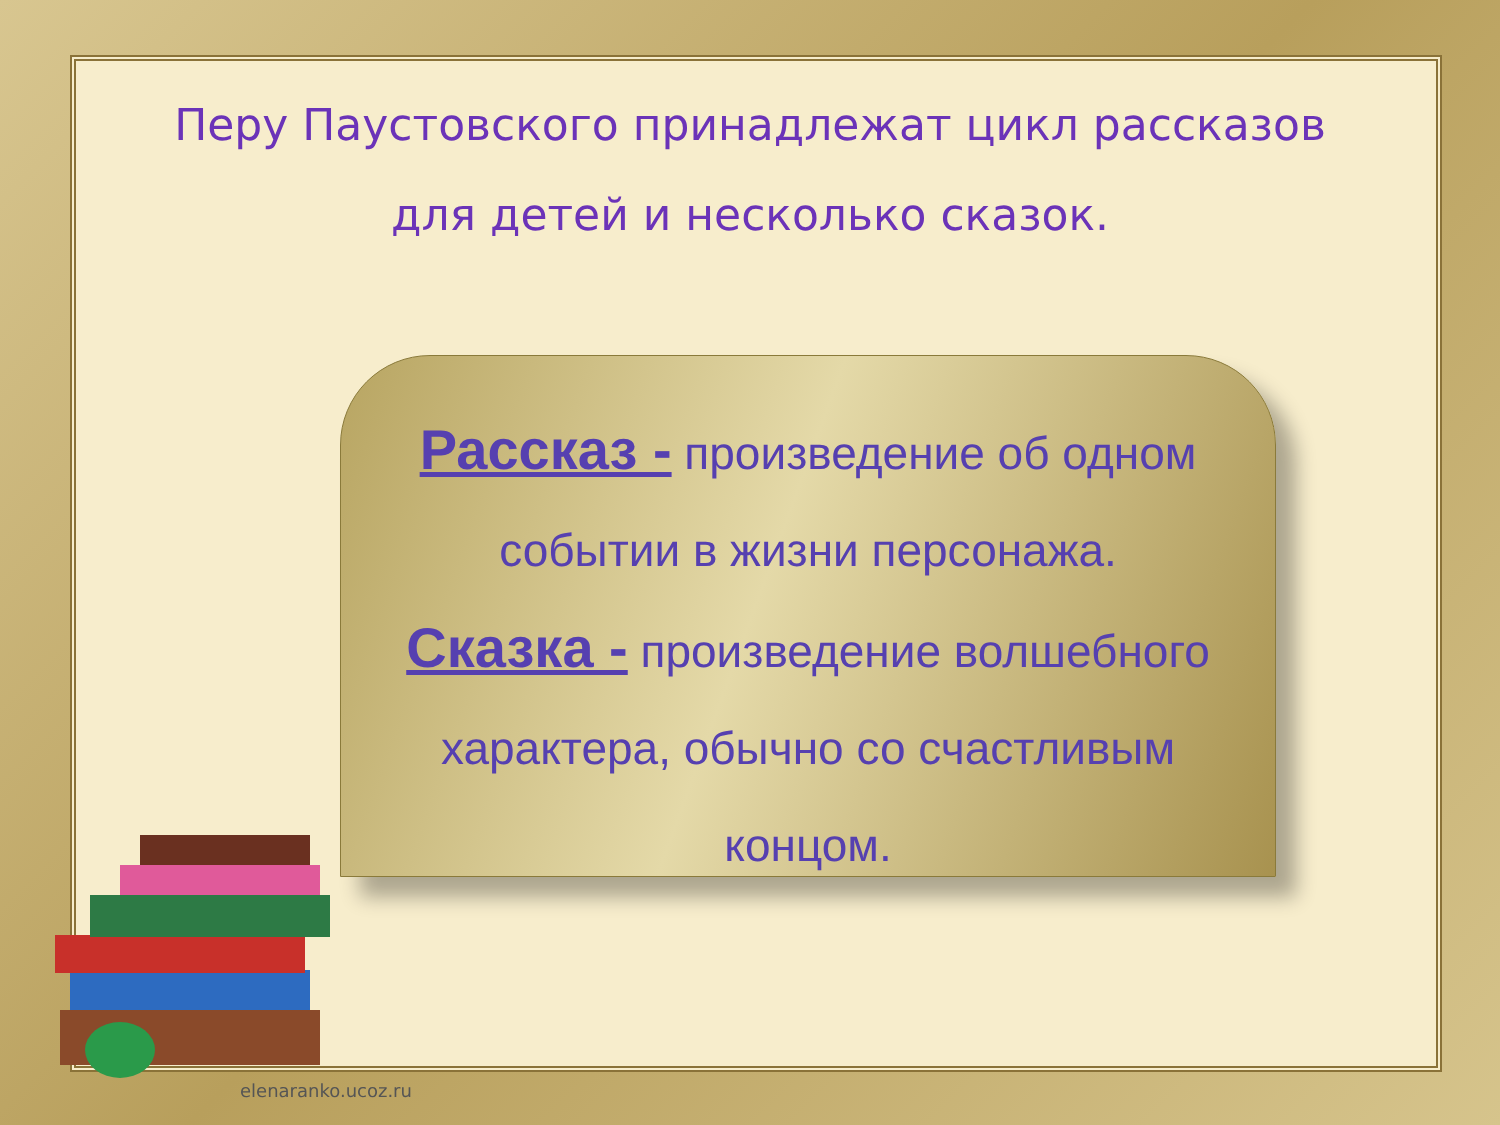Перу Паустовского принадлежат цикл рассказов для детей и несколько сказок.
Рассказ - произведение об одном
событии в жизни персонажа.
Сказка - произведение волшебного
характера, обычно со счастливым
концом.
elenaranko.ucoz.ru